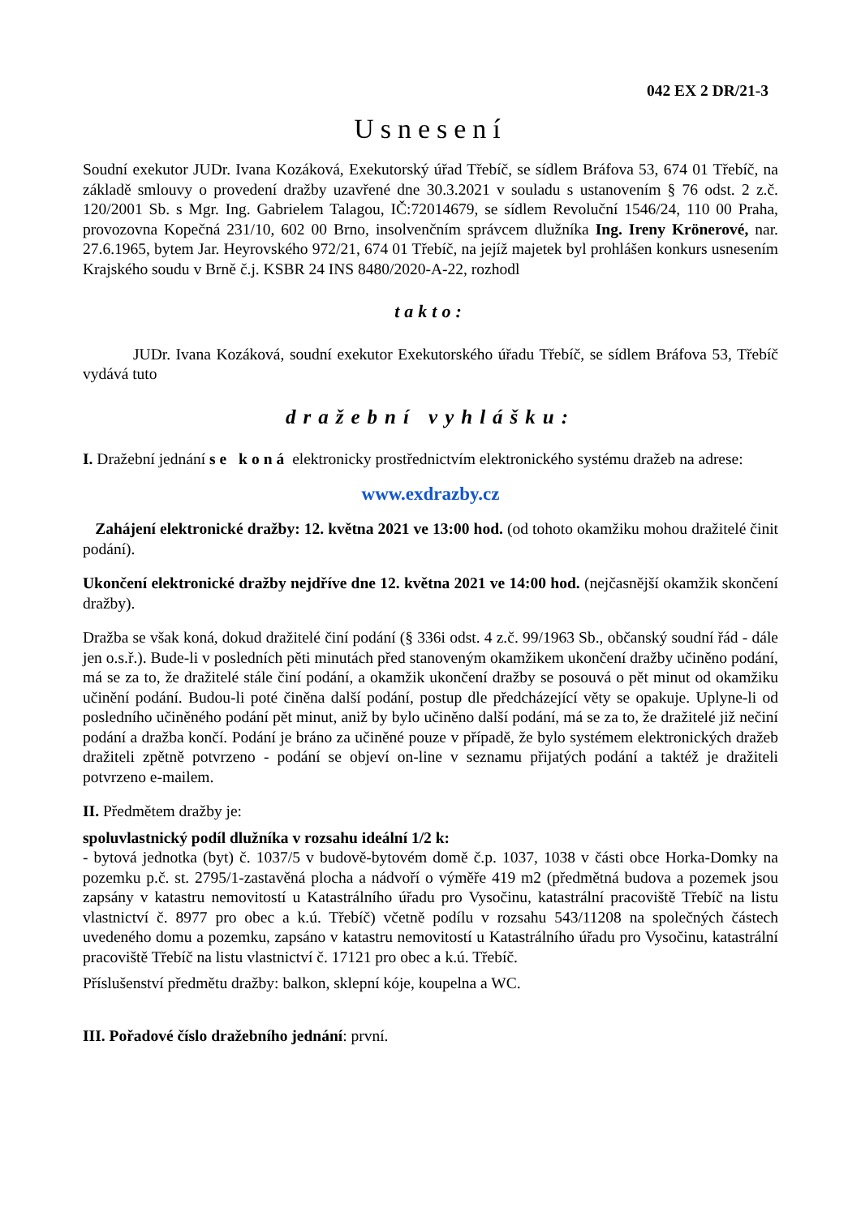042 EX 2 DR/21-3
Usnesení
Soudní exekutor JUDr. Ivana Kozáková, Exekutorský úřad Třebíč, se sídlem Bráfova 53, 674 01 Třebíč, na základě smlouvy o provedení dražby uzavřené dne 30.3.2021 v souladu s ustanovením § 76 odst. 2 z.č. 120/2001 Sb. s Mgr. Ing. Gabrielem Talagou, IČ:72014679, se sídlem Revoluční 1546/24, 110 00 Praha, provozovna Kopečná 231/10, 602 00 Brno, insolvenčním správcem dlužníka Ing. Ireny Krönerové, nar. 27.6.1965, bytem Jar. Heyrovského 972/21, 674 01 Třebíč, na jejíž majetek byl prohlášen konkurs usnesením Krajského soudu v Brně č.j. KSBR 24 INS 8480/2020-A-22, rozhodl
takto:
JUDr. Ivana Kozáková, soudní exekutor Exekutorského úřadu Třebíč, se sídlem Bráfova 53, Třebíč vydává tuto
dražební vyhlášku:
I. Dražební jednání se koná elektronicky prostřednictvím elektronického systému dražeb na adrese:
www.exdrazby.cz
Zahájení elektronické dražby: 12. května 2021 ve 13:00 hod. (od tohoto okamžiku mohou dražitelé činit podání).
Ukončení elektronické dražby nejdříve dne 12. května 2021 ve 14:00 hod. (nejčasnější okamžik skončení dražby).
Dražba se však koná, dokud dražitelé činí podání (§ 336i odst. 4 z.č. 99/1963 Sb., občanský soudní řád - dále jen o.s.ř.). Bude-li v posledních pěti minutách před stanoveným okamžikem ukončení dražby učiněno podání, má se za to, že dražitelé stále činí podání, a okamžik ukončení dražby se posouvá o pět minut od okamžiku učinění podání. Budou-li poté činěna další podání, postup dle předcházející věty se opakuje. Uplyne-li od posledního učiněného podání pět minut, aniž by bylo učiněno další podání, má se za to, že dražitelé již nečiní podání a dražba končí. Podání je bráno za učiněné pouze v případě, že bylo systémem elektronických dražeb dražiteli zpětně potvrzeno - podání se objeví on-line v seznamu přijatých podání a taktéž je dražiteli potvrzeno e-mailem.
II. Předmětem dražby je:
spoluvlastnický podíl dlužníka v rozsahu ideální 1/2 k:
- bytová jednotka (byt) č. 1037/5 v budově-bytovém domě č.p. 1037, 1038 v části obce Horka-Domky na pozemku p.č. st. 2795/1-zastavěná plocha a nádvoří o výměře 419 m2 (předmětná budova a pozemek jsou zapsány v katastru nemovitostí u Katastrálního úřadu pro Vysočinu, katastrální pracoviště Třebíč na listu vlastnictví č. 8977 pro obec a k.ú. Třebíč) včetně podílu v rozsahu 543/11208 na společných částech uvedeného domu a pozemku, zapsáno v katastru nemovitostí u Katastrálního úřadu pro Vysočinu, katastrální pracoviště Třebíč na listu vlastnictví č. 17121 pro obec a k.ú. Třebíč.
Příslušenství předmětu dražby: balkon, sklepní kóje, koupelna a WC.
III. Pořadové číslo dražebního jednání: první.